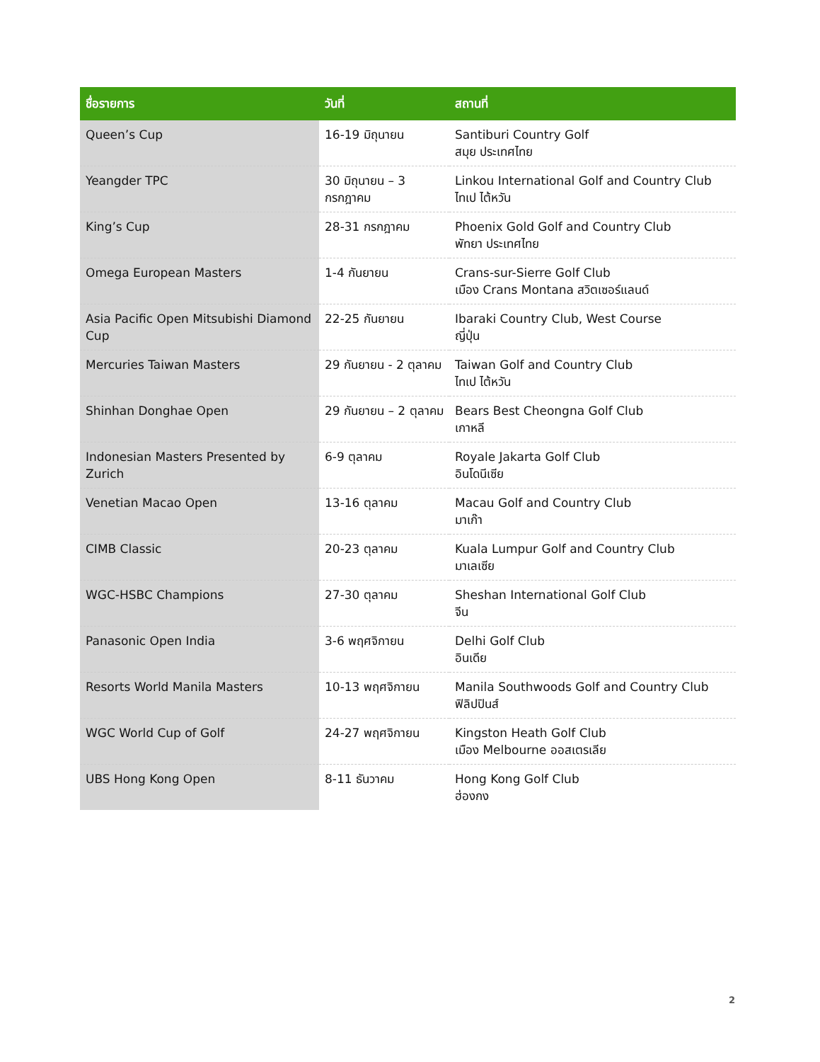| ชื่อรายการ | วันที่ | สถานที่ |
| --- | --- | --- |
| Queen’s Cup | 16-19 มิถุนายน | Santiburi Country Golf สมุย ประเทศไทย |
| Yeangder TPC | 30 มิถุนายน – 3 กรกฎาคม | Linkou International Golf and Country Club ไทเป ไต้หวัน |
| King’s Cup | 28-31 กรกฎาคม | Phoenix Gold Golf and Country Club พัทยา ประเทศไทย |
| Omega European Masters | 1-4 กันยายน | Crans-sur-Sierre Golf Club เมือง Crans Montana สวิตเซอร์แลนด์ |
| Asia Pacific Open Mitsubishi Diamond Cup | 22-25 กันยายน | Ibaraki Country Club, West Course ญี่ปุ่น |
| Mercuries Taiwan Masters | 29 กันยายน - 2 ตุลาคม | Taiwan Golf and Country Club ไทเป ไต้หวัน |
| Shinhan Donghae Open | 29 กันยายน – 2 ตุลาคม | Bears Best Cheongna Golf Club เกาหลี |
| Indonesian Masters Presented by Zurich | 6-9 ตุลาคม | Royale Jakarta Golf Club อินโดนีเซีย |
| Venetian Macao Open | 13-16 ตุลาคม | Macau Golf and Country Club มาเก๊า |
| CIMB Classic | 20-23 ตุลาคม | Kuala Lumpur Golf and Country Club มาเลเซีย |
| WGC-HSBC Champions | 27-30 ตุลาคม | Sheshan International Golf Club จีน |
| Panasonic Open India | 3-6 พฤศจิกายน | Delhi Golf Club อินเดีย |
| Resorts World Manila Masters | 10-13 พฤศจิกายน | Manila Southwoods Golf and Country Club ฟิลิปปินส์ |
| WGC World Cup of Golf | 24-27 พฤศจิกายน | Kingston Heath Golf Club เมือง Melbourne ออสเตรเลีย |
| UBS Hong Kong Open | 8-11 ธันวาคม | Hong Kong Golf Club ฮ่องกง |
2